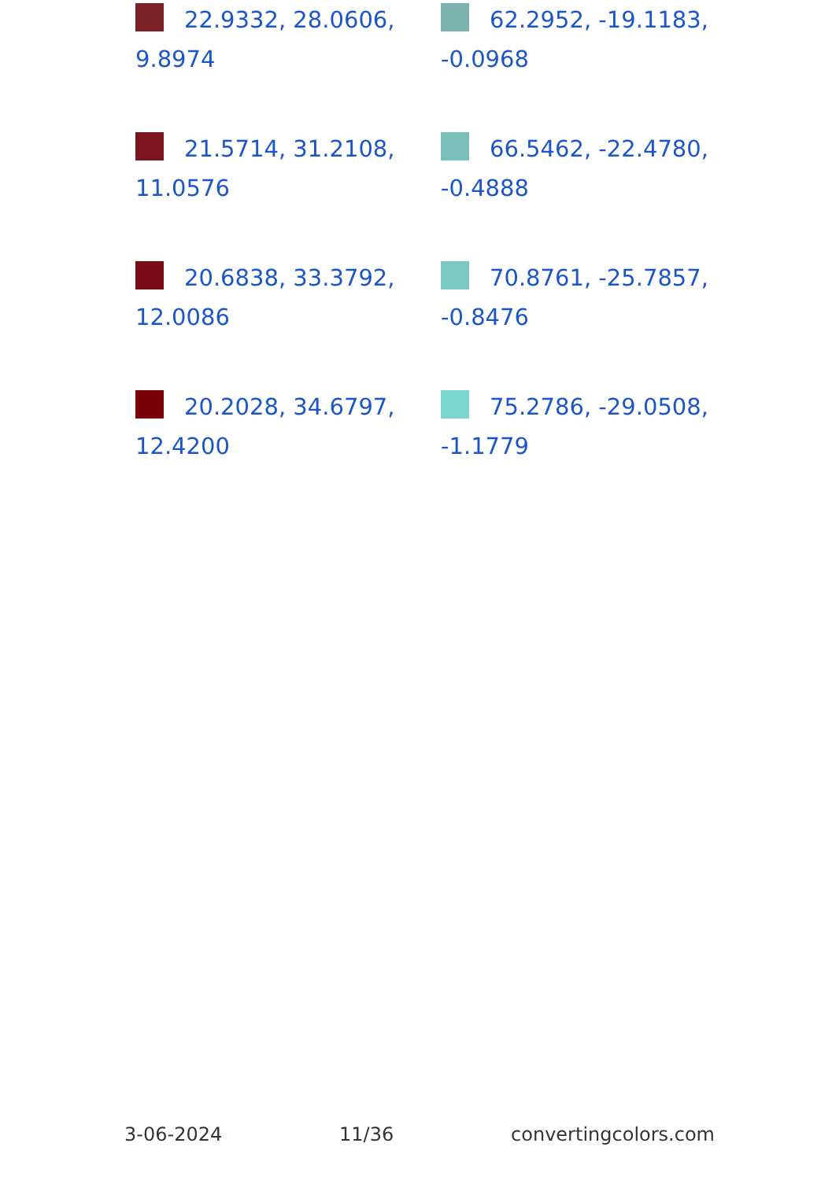22.9332, 28.0606, 9.8974
62.2952, -19.1183, -0.0968
21.5714, 31.2108, 11.0576
66.5462, -22.4780, -0.4888
20.6838, 33.3792, 12.0086
70.8761, -25.7857, -0.8476
20.2028, 34.6797, 12.4200
75.2786, -29.0508, -1.1779
3-06-2024 11/36 convertingcolors.com